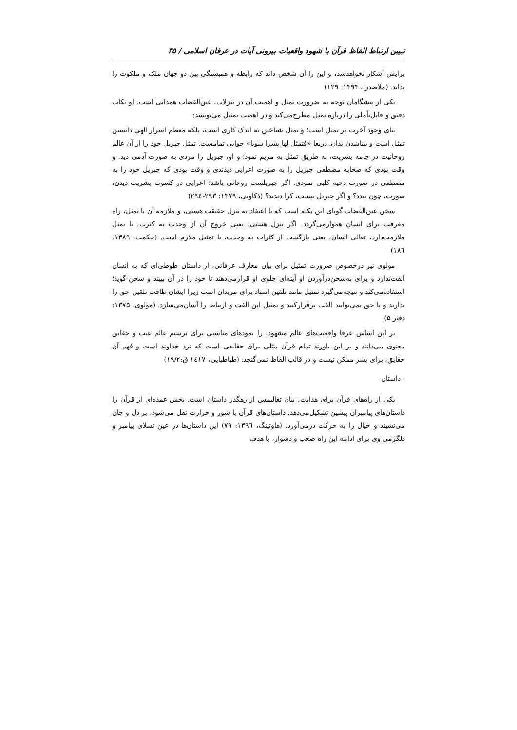تبیین ارتباط الفاظ قرآن با شهود واقعیات بیرونی آیات در عرفان اسلامی / ۳۵
برایش آشکار نخواهدشد، و این را آن شخص داند که رابطه و همبستگی بین دو جهان ملک و ملکوت را بداند. (ملاصدرا، ۱۳۹۳: ۱۲۹)
یکی از پیشگامان توجه به ضرورت تمثل و اهمیت آن در تنزلات، عین‌القضات همدانی است. او نکات دقیق و قابل‌تأملی را درباره تمثل مطرح‌می‌کند و در اهمیت تمثیل می‌نویسد:
بنای وجود آخرت بر تمثل است؛ و تمثل شناختن نه اندک کاری است، بلکه معظم اسرار الهی دانستن تمثل است و بیناشدن بدان. دریغا «فتمثل لها بشرا سویا» جوابی تمامست. تمثل جبریل خود را از آن عالم روحانیت در جامه بشریت، به طریق تمثل به مریم نمود؛ و او، جبریل را مردی به صورت آدمی دید. و وقت بودی که صحابه مصطفی جبریل را به صورت اعرابی دیدندی و وقت بودی که جبریل خود را به مصطفی در صورت دحیه کلبی نمودی. اگر جبریلست روحانی باشد؛ اعرابی در کسوت بشریت دیدن، صورت، چون بندد؟ و اگر جبریل نیست، کرا دیدند؟ (ذکاوتی، ۱۳۷۹: ۲۹۳-۲۹٤)
سخن عین‌القضات گویای این نکته است که با اعتقاد به تنزل حقیقت هستی، و ملازمه آن با تمثل، راه معرفت برای انسان هموارمی‌گردد. اگر تنزل هستی، یعنی خروج آن از وحدت به کثرت، با تمثل ملازمت‌دارد، تعالی انسان، یعنی بازگشت از کثرات به وحدت، با تمثیل ملازم است. (حکمت، ۱۳۸۹: ۱۸٦)
مولوی نیز درخصوص ضرورت تمثیل برای بیان معارف عرفانی، از داستان طوطی‌ای که به انسان الفت‌ندارد و برای به‌سخن‌درآوردن او آینه‌ای جلوی او قرارمی‌دهند تا خود را در آن ببیند و سخن-گوید؛ استفاده‌می‌کند و نتیجه‌می‌گیرد تمثیل مانند تلقین استاد برای مریدان است زیرا ایشان طاقت تلقین حق را ندارند و با حق نمی‌توانند الفت برقرارکنند و تمثیل این الفت و ارتباط را آسان‌می‌سازد. (مولوی، ۱۳۷۵: دفتر ۵)
بر این اساس عرفا واقعیت‌های عالم مشهود، را نمودهای مناسبی برای ترسیم عالم غیب و حقایق معنوی می‌دانند و بر این باورند تمام قرآن مثلی برای حقایقی است که نزد خداوند است و فهم آن حقایق، برای بشر ممکن نیست و در قالب الفاظ نمی‌گنجد. (طباطبایی، ١٤١٧ ق:۱۹/۲)
- داستان
یکی از راه‌های قرآن برای هدایت، بیان تعالیمش از رهگذر داستان است. بخش عمده‌ای از قرآن را داستان‌های پیامبران پیشین تشکیل‌می‌دهد. داستان‌های قرآن با شور و حرارت نقل-می‌شود، بر دل و جان می‌نشیند و خیال را به حرکت درمی‌آورد. (هاوتینگ، ۱۳۹٦: ۷۹) این داستان‌ها در عین تسلای پیامبر و دلگرمی وی برای ادامه این راه صعب و دشوار، با هدف